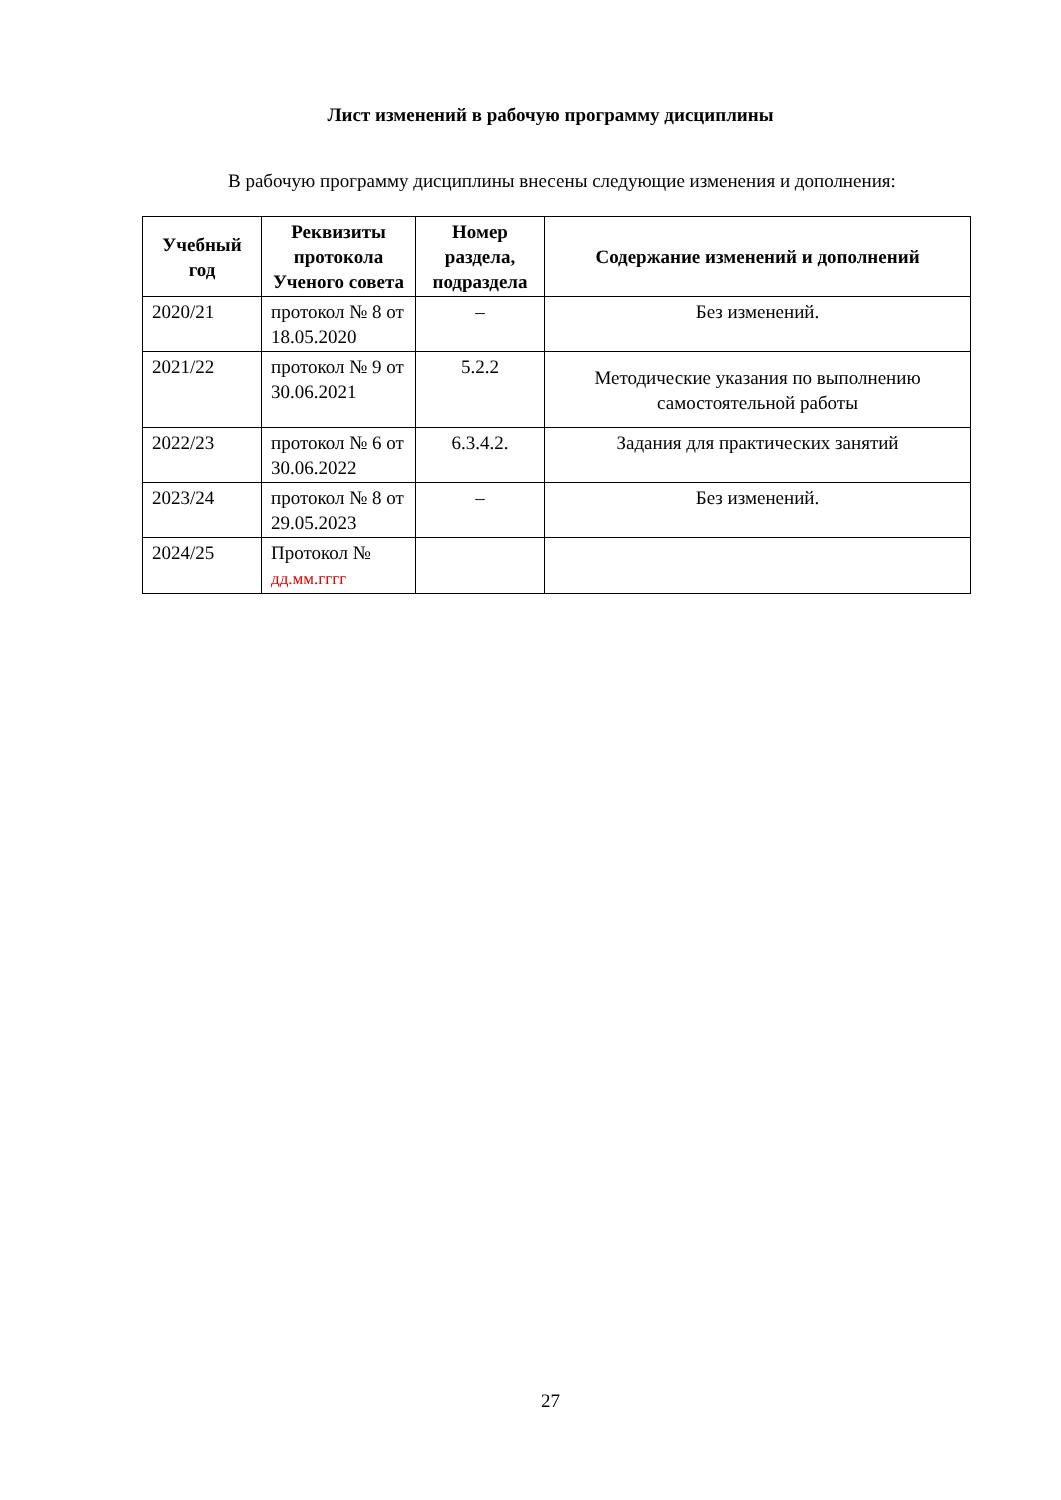Лист изменений в рабочую программу дисциплины
В рабочую программу дисциплины внесены следующие изменения и дополнения:
| Учебный год | Реквизиты протокола Ученого совета | Номер раздела, подраздела | Содержание изменений и дополнений |
| --- | --- | --- | --- |
| 2020/21 | протокол № 8 от 18.05.2020 | – | Без изменений. |
| 2021/22 | протокол № 9 от 30.06.2021 | 5.2.2 | Методические указания по выполнению самостоятельной работы |
| 2022/23 | протокол № 6 от 30.06.2022 | 6.3.4.2. | Задания для практических занятий |
| 2023/24 | протокол № 8 от 29.05.2023 | – | Без изменений. |
| 2024/25 | Протокол № дд.мм.гггг | | |
27